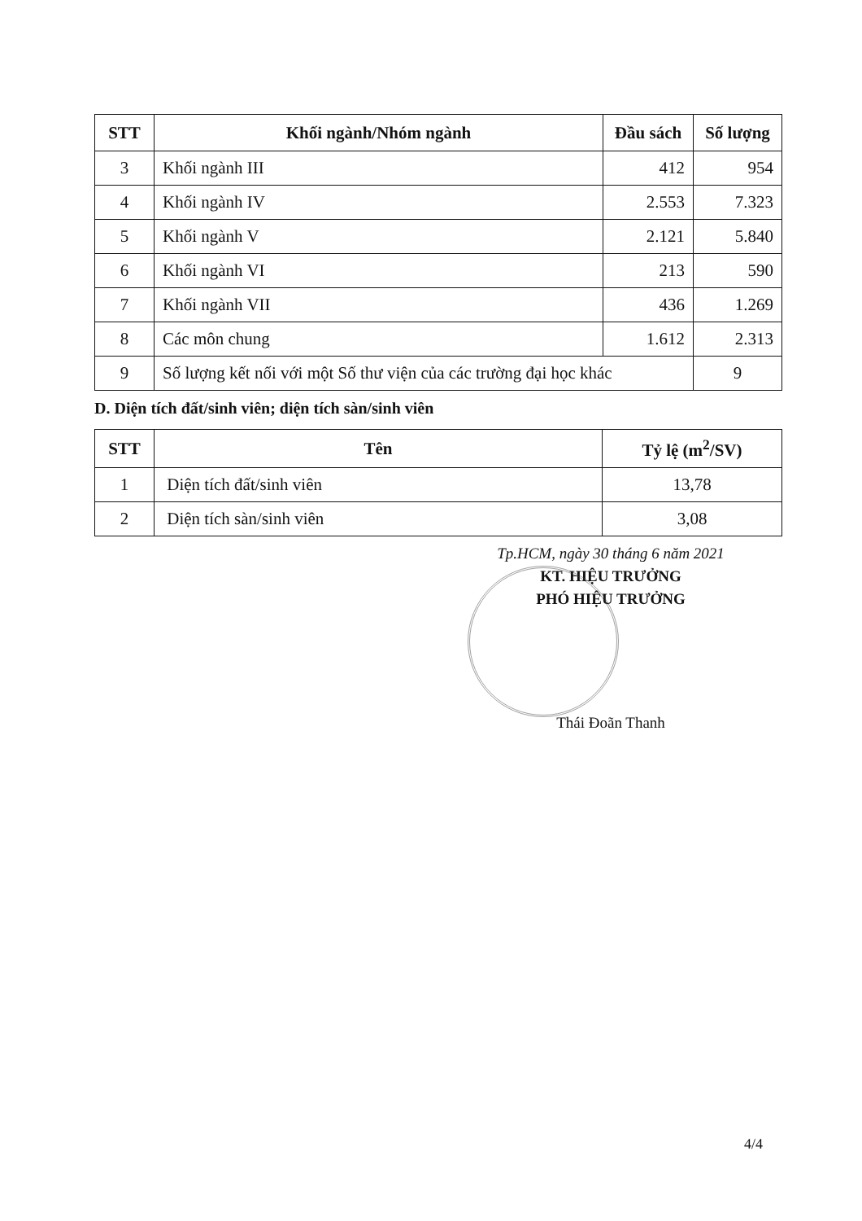| STT | Khối ngành/Nhóm ngành | Đầu sách | Số lượng |
| --- | --- | --- | --- |
| 3 | Khối ngành III | 412 | 954 |
| 4 | Khối ngành IV | 2.553 | 7.323 |
| 5 | Khối ngành V | 2.121 | 5.840 |
| 6 | Khối ngành VI | 213 | 590 |
| 7 | Khối ngành VII | 436 | 1.269 |
| 8 | Các môn chung | 1.612 | 2.313 |
| 9 | Số lượng kết nối với một Số thư viện của các trường đại học khác | | 9 |
D. Diện tích đất/sinh viên; diện tích sàn/sinh viên
| STT | Tên | Tỷ lệ (m<sup>2</sup>/SV) |
| --- | --- | --- |
| 1 | Diện tích đất/sinh viên | 13,78 |
| 2 | Diện tích sàn/sinh viên | 3,08 |
Tp.HCM, ngày 30 tháng 6 năm 2021
KT. HIỆU TRƯỞNG
PHÓ HIỆU TRƯỞNG
Thái Đoãn Thanh
4/4